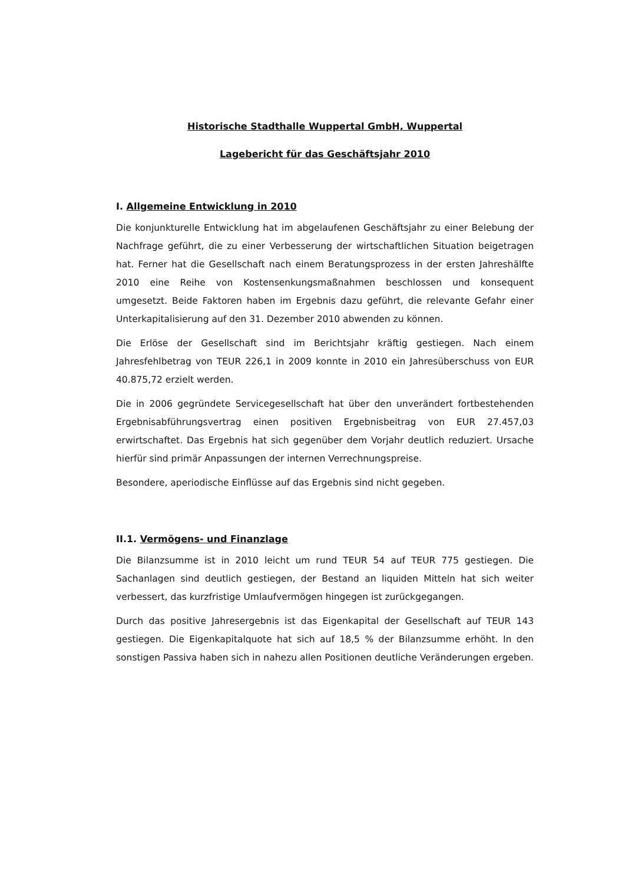Historische Stadthalle Wuppertal GmbH, Wuppertal
Lagebericht für das Geschäftsjahr 2010
I. Allgemeine Entwicklung in 2010
Die konjunkturelle Entwicklung hat im abgelaufenen Geschäftsjahr zu einer Belebung der Nachfrage geführt, die zu einer Verbesserung der wirtschaftlichen Situation beigetragen hat. Ferner hat die Gesellschaft nach einem Beratungsprozess in der ersten Jahreshälfte 2010 eine Reihe von Kostensenkungsmaßnahmen beschlossen und konsequent umgesetzt. Beide Faktoren haben im Ergebnis dazu geführt, die relevante Gefahr einer Unterkapitalisierung auf den 31. Dezember 2010 abwenden zu können.
Die Erlöse der Gesellschaft sind im Berichtsjahr kräftig gestiegen. Nach einem Jahresfehlbetrag von TEUR 226,1 in 2009 konnte in 2010 ein Jahresüberschuss von EUR 40.875,72 erzielt werden.
Die in 2006 gegründete Servicegesellschaft hat über den unverändert fortbestehenden Ergebnisabführungsvertrag einen positiven Ergebnisbeitrag von EUR 27.457,03 erwirtschaftet. Das Ergebnis hat sich gegenüber dem Vorjahr deutlich reduziert. Ursache hierfür sind primär Anpassungen der internen Verrechnungspreise.
Besondere, aperiodische Einflüsse auf das Ergebnis sind nicht gegeben.
II.1. Vermögens- und Finanzlage
Die Bilanzsumme ist in 2010 leicht um rund TEUR 54 auf TEUR 775 gestiegen. Die Sachanlagen sind deutlich gestiegen, der Bestand an liquiden Mitteln hat sich weiter verbessert, das kurzfristige Umlaufvermögen hingegen ist zurückgegangen.
Durch das positive Jahresergebnis ist das Eigenkapital der Gesellschaft auf TEUR 143 gestiegen. Die Eigenkapitalquote hat sich auf 18,5 % der Bilanzsumme erhöht. In den sonstigen Passiva haben sich in nahezu allen Positionen deutliche Veränderungen ergeben.